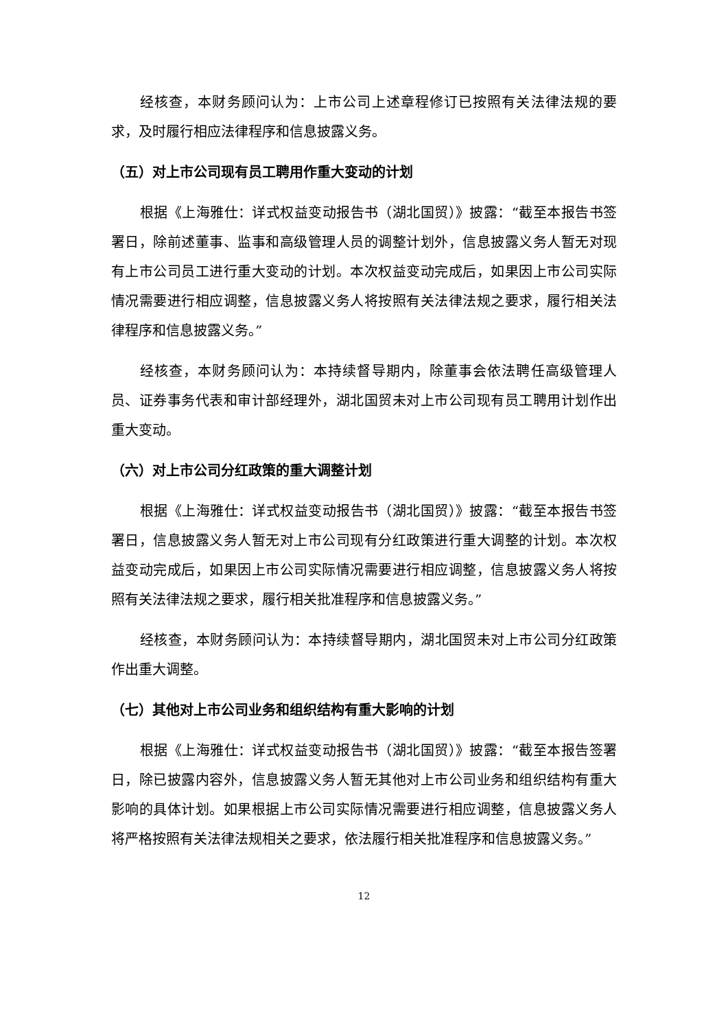经核查，本财务顾问认为：上市公司上述章程修订已按照有关法律法规的要求，及时履行相应法律程序和信息披露义务。
（五）对上市公司现有员工聘用作重大变动的计划
根据《上海雅仕：详式权益变动报告书（湖北国贸）》披露：“截至本报告书签署日，除前述董事、监事和高级管理人员的调整计划外，信息披露义务人暂无对现有上市公司员工进行重大变动的计划。本次权益变动完成后，如果因上市公司实际情况需要进行相应调整，信息披露义务人将按照有关法律法规之要求，履行相关法律程序和信息披露义务。”
经核查，本财务顾问认为：本持续督导期内，除董事会依法聘任高级管理人员、证券事务代表和审计部经理外，湖北国贸未对上市公司现有员工聘用计划作出重大变动。
（六）对上市公司分红政策的重大调整计划
根据《上海雅仕：详式权益变动报告书（湖北国贸）》披露：“截至本报告书签署日，信息披露义务人暂无对上市公司现有分红政策进行重大调整的计划。本次权益变动完成后，如果因上市公司实际情况需要进行相应调整，信息披露义务人将按照有关法律法规之要求，履行相关批准程序和信息披露义务。”
经核查，本财务顾问认为：本持续督导期内，湖北国贸未对上市公司分红政策作出重大调整。
（七）其他对上市公司业务和组织结构有重大影响的计划
根据《上海雅仕：详式权益变动报告书（湖北国贸）》披露：“截至本报告签署日，除已披露内容外，信息披露义务人暂无其他对上市公司业务和组织结构有重大影响的具体计划。如果根据上市公司实际情况需要进行相应调整，信息披露义务人将严格按照有关法律法规相关之要求，依法履行相关批准程序和信息披露义务。”
12